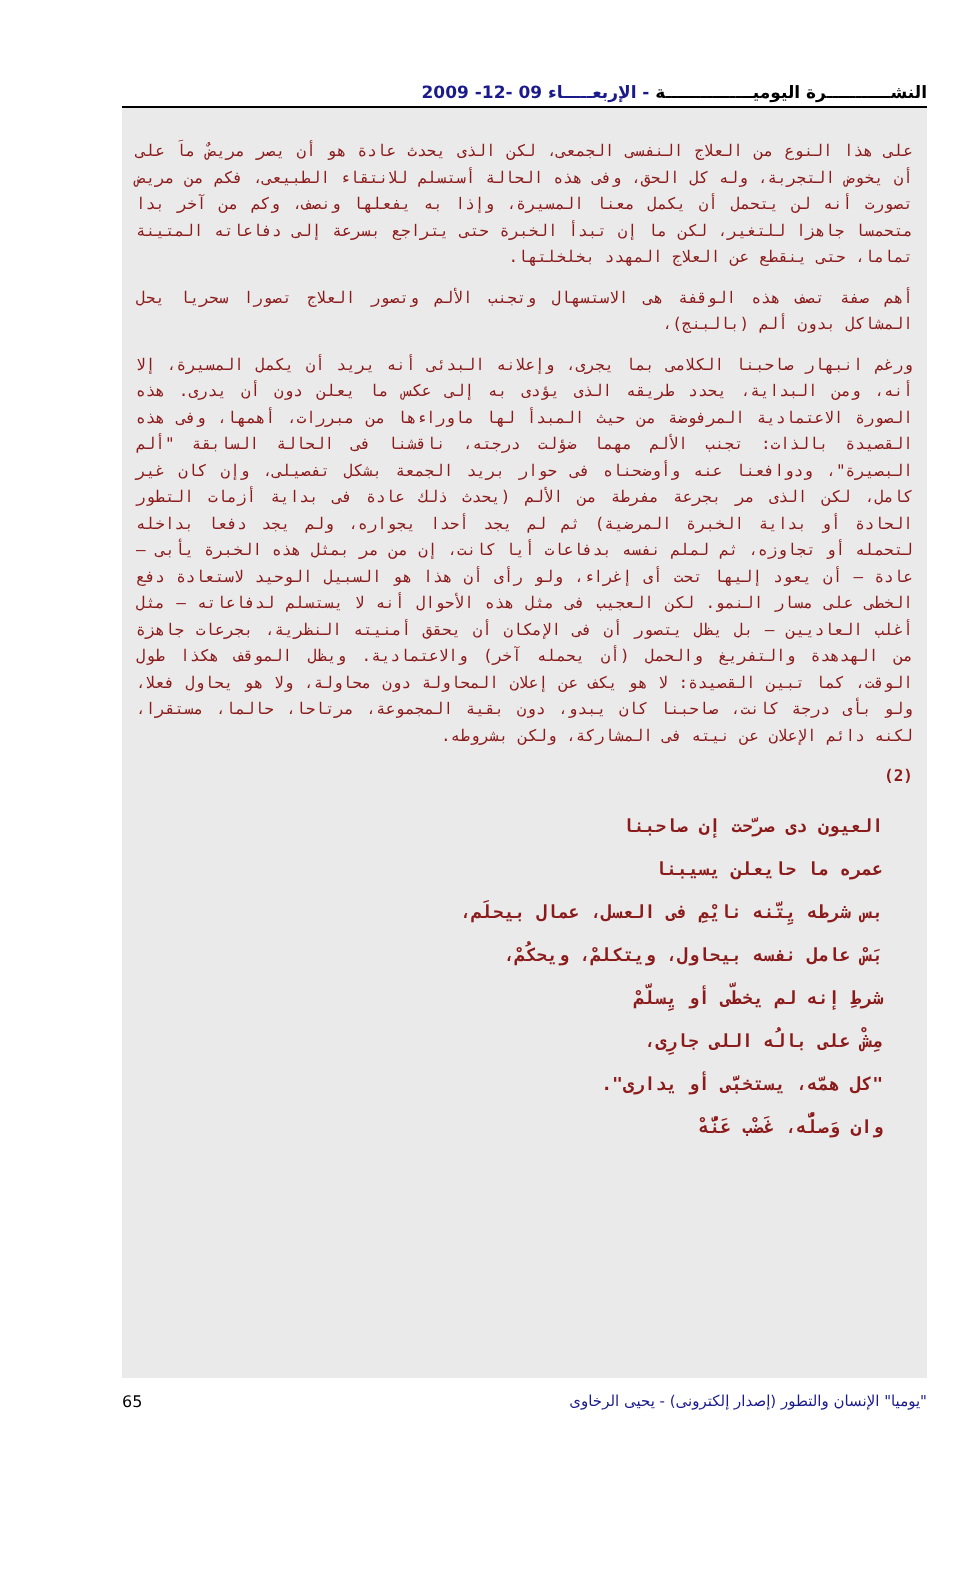النشـــــــــــرة اليوميـــــــــــــــة - الإربعـــــاء 09 -12- 2009
على هذا النوع من العلاج النفسى الجمعى، لكن الذى يحدث عادة هو أن يصر مريضٌ ماَ على أن يخوض التجربة، وله كل الحق، وفى هذه الحالة أستسلم للانتقاء الطبيعى، فكم من مريض تصورت أنه لن يتحمل أن يكمل معنا المسيرة، وإذا به يفعلها ونصف، وكم من آخر بدا متحمسا جاهزا للتغير، لكن ما إن تبدأ الخبرة حتى يتراجع بسرعة إلى دفاعاته المتينة تماما، حتى ينقطع عن العلاج المهدد بخلخلتها.
أهم صفة تصف هذه الوقفة هى الاستسهال وتجنب الألم وتصور العلاج تصورا سحريا يحل المشاكل بدون ألم (بالبنج)،
ورغم انبهار صاحبنا الكلامى بما يجرى، وإعلانه البدئى أنه يريد أن يكمل المسيرة، إلا أنه، ومن البداية، يحدد طريقه الذى يؤدى به إلى عكس ما يعلن دون أن يدرى. هذه الصورة الاعتمادية المرفوضة من حيث المبدأ لها ماوراءها من مبررات، أهمها، وفى هذه القصيدة بالذات: تجنب الألم مهما ضؤلت درجته، ناقشنا فى الحالة السابقة "ألم البصيرة"، ودوافعنا عنه وأوضحناه فى حوار بريد الجمعة بشكل تفصيلى، وإن كان غير كامل، لكن الذى مر بجرعة مفرطة من الألم (يحدث ذلك عادة فى بداية أزمات التطور الحادة أو بداية الخبرة المرضية) ثم لم يجد أحدا يجواره، ولم يجد دفعا بداخله لتحمله أو تجاوزه، ثم لملم نفسه بدفاعات أيا كانت، إن من مر بمثل هذه الخبرة يأبى – عادة – أن يعود إليها تحت أى إغراء، ولو رأى أن هذا هو السبيل الوحيد لاستعادة دفع الخطى على مسار النمو. لكن العجيب فى مثل هذه الأحوال أنه لا يستسلم لدفاعاته – مثل أغلب العاديين – بل يظل يتصور أن فى الإمكان أن يحقق أمنيته النظرية، بجرعات جاهزة من الهدهدة والتفريغ والحمل (أن يحمله آخر) والاعتمادية. ويظل الموقف هكذا طول الوقت، كما تبين القصيدة: لا هو يكف عن إعلان المحاولة دون محاولة، ولا هو يحاول فعلا، ولو بأى درجة كانت، صاحبنا كان يبدو، دون بقية المجموعة، مرتاحا، حالما، مستقرا، لكنه دائم الإعلان عن نيته فى المشاركة، ولكن بشروطه.
(2)
العيون دى صرّحت إن صاحبنا
عمره ما حايعلن يسيبنا
بس شرطه يِتّنه نايْمِ فى العسل، عمال بيحلَم،
بَسْ عامل نفسه بيحاول، ويتكلمْ، ويحكُمْ،
شرطِ إنه لم يخطّى أو يِسلّمْ
مِشْ على بالُه اللى جارِى،
"كل همّه، يستخبَّى أو يدارى".
وان وَصلُّه، غَضْب عَنُّهْ
65 "يوميا" الإنسان والتطور (إصدار إلكترونى) - يحيى الرخاوى